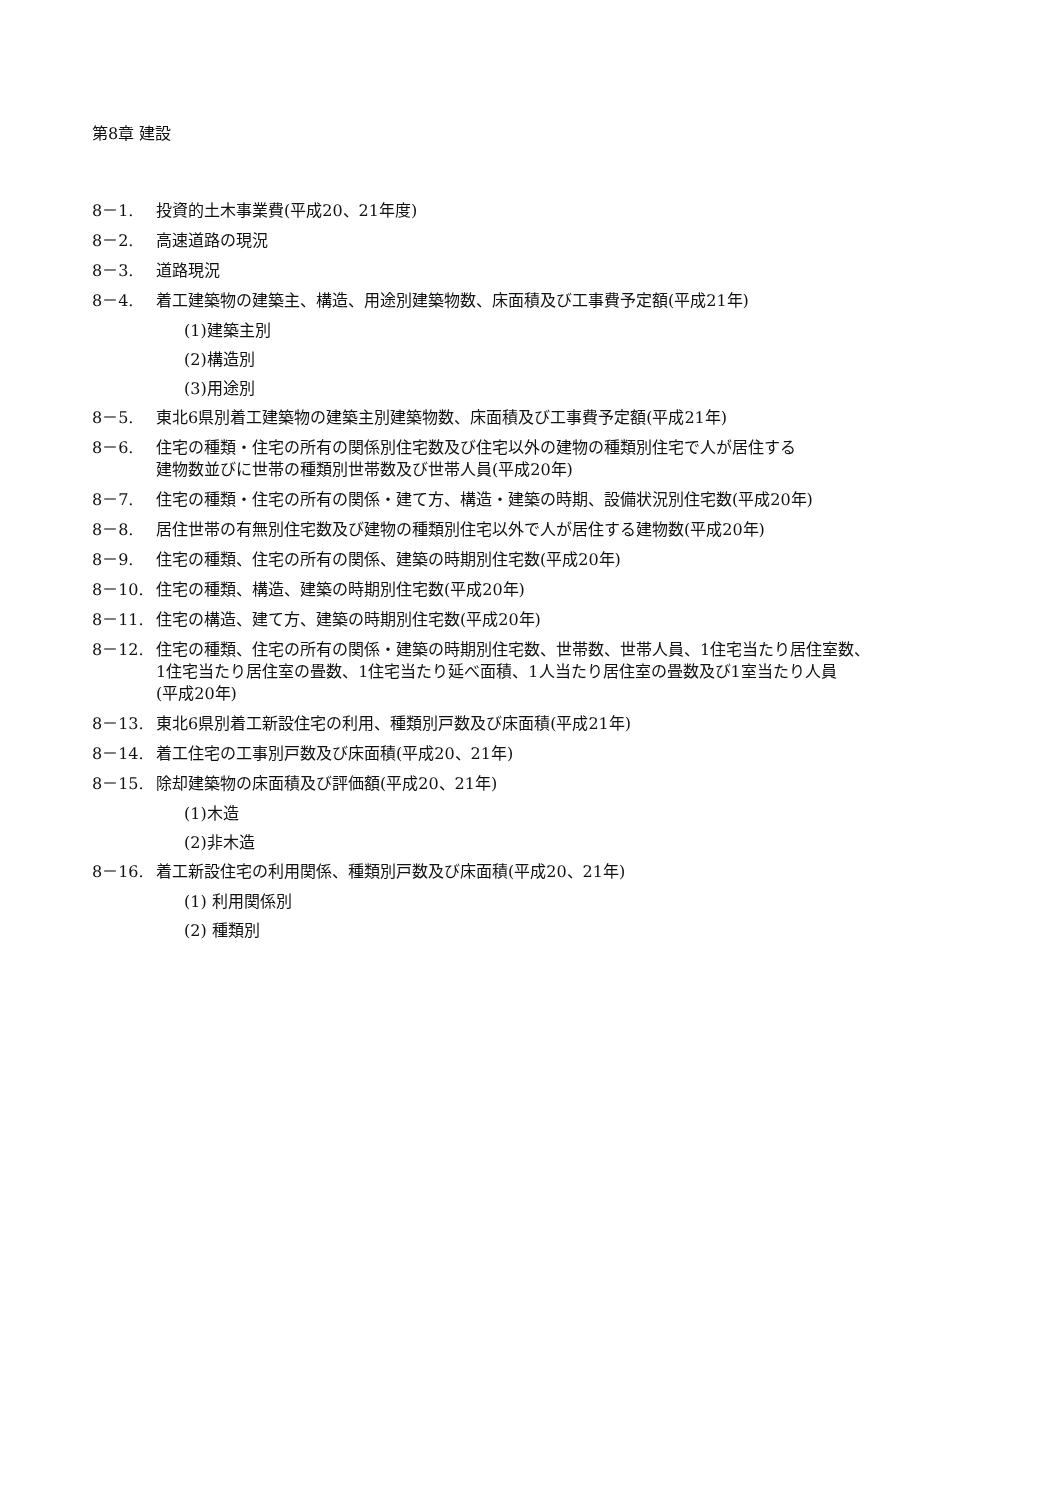第8章 建設
8－1. 投資的土木事業費(平成20、21年度)
8－2. 高速道路の現況
8－3. 道路現況
8－4. 着工建築物の建築主、構造、用途別建築物数、床面積及び工事費予定額(平成21年)
(1)建築主別
(2)構造別
(3)用途別
8－5. 東北6県別着工建築物の建築主別建築物数、床面積及び工事費予定額(平成21年)
8－6. 住宅の種類・住宅の所有の関係別住宅数及び住宅以外の建物の種類別住宅で人が居住する
建物数並びに世帯の種類別世帯数及び世帯人員(平成20年)
8－7. 住宅の種類・住宅の所有の関係・建て方、構造・建築の時期、設備状況別住宅数(平成20年)
8－8. 居住世帯の有無別住宅数及び建物の種類別住宅以外で人が居住する建物数(平成20年)
8－9. 住宅の種類、住宅の所有の関係、建築の時期別住宅数(平成20年)
8－10. 住宅の種類、構造、建築の時期別住宅数(平成20年)
8－11. 住宅の構造、建て方、建築の時期別住宅数(平成20年)
8－12. 住宅の種類、住宅の所有の関係・建築の時期別住宅数、世帯数、世帯人員、1住宅当たり居住室数、
1住宅当たり居住室の畳数、1住宅当たり延べ面積、1人当たり居住室の畳数及び1室当たり人員
(平成20年)
8－13. 東北6県別着工新設住宅の利用、種類別戸数及び床面積(平成21年)
8－14. 着工住宅の工事別戸数及び床面積(平成20、21年)
8－15. 除却建築物の床面積及び評価額(平成20、21年)
(1)木造
(2)非木造
8－16. 着工新設住宅の利用関係、種類別戸数及び床面積(平成20、21年)
(1) 利用関係別
(2) 種類別